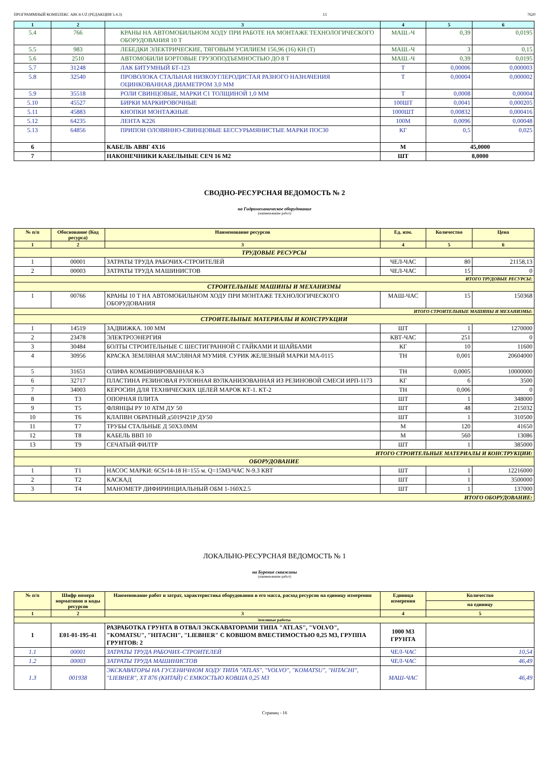ПРОГРАММНЫЙ КОМПЛЕКС АВС4-UZ (РЕДАКЦИЯ 5.4.3) 13 7620
| 1 | 2 | 3 | 4 | 5 | 6 |
| --- | --- | --- | --- | --- | --- |
| 5.4 | 766 | КРАНЫ НА АВТОМОБИЛЬНОМ ХОДУ ПРИ РАБОТЕ НА МОНТАЖЕ ТЕХНОЛОГИЧЕСКОГО ОБОРУДОВАНИЯ 10 Т | МАШ.-Ч | 0,39 | 0,0195 |
| 5.5 | 983 | ЛЕБЕДКИ ЭЛЕКТРИЧЕСКИЕ, ТЯГОВЫМ УСИЛИЕМ 156,96 (16) КН (Т) | МАШ.-Ч | 3 | 0,15 |
| 5.6 | 2510 | АВТОМОБИЛИ БОРТОВЫЕ ГРУЗОПОДЪЕМНОСТЬЮ ДО 8 Т | МАШ.-Ч | 0,39 | 0,0195 |
| 5.7 | 31248 | ЛАК БИТУМНЫЙ БТ-123 | Т | 0,00006 | 0,000003 |
| 5.8 | 32540 | ПРОВОЛОКА СТАЛЬНАЯ НИЗКОУГЛЕРОДИСТАЯ РАЗНОГО НАЗНАЧЕНИЯ ОЦИНКОВАННАЯ ДИАМЕТРОМ 3,0 ММ | Т | 0,00004 | 0,000002 |
| 5.9 | 35518 | РОЛИ СВИНЦОВЫЕ, МАРКИ С1 ТОЛЩИНОЙ 1,0 ММ | Т | 0,0008 | 0,00004 |
| 5.10 | 45527 | БИРКИ МАРКИРОВОЧНЫЕ | 100ШТ | 0,0041 | 0,000205 |
| 5.11 | 45883 | КНОПКИ МОНТАЖНЫЕ | 1000ШТ | 0,00832 | 0,000416 |
| 5.12 | 64235 | ЛЕНТА К226 | 100М | 0,0096 | 0,00048 |
| 5.13 | 64856 | ПРИПОИ ОЛОВЯННО-СВИНЦОВЫЕ БЕССУРЬМЯНИСТЫЕ МАРКИ ПОС30 | КГ | 0,5 | 0,025 |
| 6 | | КАБЕЛЬ АВВГ 4Х16 | М | 45,0000 | |
| 7 | | НАКОНЕЧНИКИ КАБЕЛЬНЫЕ СЕЧ 16 М2 | ШТ | 8,0000 | |
СВОДНО-РЕСУРСНАЯ ВЕДОМОСТЬ № 2
на Гидромеханическое оборудование
(наименование работ)
| № п/п | Обоснование (Код ресурса) | Наименование ресурсов | Ед. изм. | Количество | Цена |
| --- | --- | --- | --- | --- | --- |
| 1 | 2 | 3 | 4 | 5 | 6 |
| ТРУДОВЫЕ РЕСУРСЫ | | | | | |
| 1 | 00001 | ЗАТРАТЫ ТРУДА РАБОЧИХ-СТРОИТЕЛЕЙ | ЧЕЛ-ЧАС | 80 | 21158,13 |
| 2 | 00003 | ЗАТРАТЫ ТРУДА МАШИНИСТОВ | ЧЕЛ-ЧАС | 15 | 0 |
| ИТОГО ТРУДОВЫЕ РЕСУРСЫ: | | | | | |
| СТРОИТЕЛЬНЫЕ МАШИНЫ И МЕХАНИЗМЫ | | | | | |
| 1 | 00766 | КРАНЫ 10 Т НА АВТОМОБИЛЬНОМ ХОДУ ПРИ МОНТАЖЕ ТЕХНОЛОГИЧЕСКОГО ОБОРУДОВАНИЯ | МАШ-ЧАС | 15 | 150368 |
| ИТОГО СТРОИТЕЛЬНЫЕ МАШИНЫ И МЕХАНИЗМЫ: | | | | | |
| СТРОИТЕЛЬНЫЕ МАТЕРИАЛЫ И КОНСТРУКЦИИ | | | | | |
| 1 | 14519 | ЗАДВИЖКА. 100 ММ | ШТ | 1 | 1270000 |
| 2 | 23478 | ЭЛЕКТРОЭНЕРГИЯ | КВТ-ЧАС | 251 | 0 |
| 3 | 30484 | БОЛТЫ СТРОИТЕЛЬНЫЕ С ШЕСТИГРАННОЙ С ГАЙКАМИ И ШАЙБАМИ | КГ | 10 | 11600 |
| 4 | 30956 | КРАСКА ЗЕМЛЯНАЯ МАСЛЯНАЯ МУМИЯ. СУРИК ЖЕЛЕЗНЫЙ МАРКИ МА-0115 | ТН | 0,001 | 20604000 |
| 5 | 31651 | ОЛИФА КОМБИНИРОВАННАЯ К-3 | ТН | 0,0005 | 10000000 |
| 6 | 32717 | ПЛАСТИНА РЕЗИНОВАЯ РУЛОННАЯ ВУЛКАНИЗОВАННАЯ ИЗ РЕЗИНОВОЙ СМЕСИ ИРП-1173 | КГ | 6 | 3500 |
| 7 | 34003 | КЕРОСИН ДЛЯ ТЕХНИЧЕСКИХ ЦЕЛЕЙ МАРОК КТ-1. КТ-2 | ТН | 0,006 | 0 |
| 8 | Т3 | ОПОРНАЯ ПЛИТА | ШТ | 1 | 348000 |
| 9 | Т5 | ФЛЯНЦЫ РУ 10 АТМ ДУ 50 | ШТ | 48 | 215032 |
| 10 | Т6 | КЛАПВН ОБРАТНЫЙ д5019Ч21Р ДУ50 | ШТ | 1 | 310500 |
| 11 | Т7 | ТРУБЫ СТАЛЬНЫЕ Д 50Х3.0ММ | М | 120 | 41650 |
| 12 | Т8 | КАБЕЛЬ ВВП 10 | М | 560 | 13086 |
| 13 | Т9 | СЕЧАТЫЙ ФИЛТР | ШТ | 1 | 385000 |
| ИТОГО СТРОИТЕЛЬНЫЕ МАТЕРИАЛЫ И КОНСТРУКЦИИ: | | | | | |
| ОБОРУДОВАНИЕ | | | | | |
| 1 | Т1 | НАСОС МАРКИ: 6CSr14-18 H=155 м. Q=15М3/ЧАС N-9.3 КВТ | ШТ | 1 | 12216000 |
| 2 | Т2 | КАСКАД | ШТ | 1 | 3500000 |
| 3 | Т4 | МАНОМЕТР ДИФИРИНЦИАЛЬНЫЙ ОБМ 1-160Х2.5 | ШТ | 1 | 137000 |
| ИТОГО ОБОРУДОВАНИЕ: | | | | | |
ЛОКАЛЬНО-РЕСУРСНАЯ ВЕДОМОСТЬ № 1
на Бурение скважины
(наименование работ)
| № п/п | Шифр номера нормативов и коды ресурсов | Наименование работ и затрат, характеристика оборудования и его масса, расход ресурсов на единицу измерения | Единица измерения | Количество |
| --- | --- | --- | --- | --- |
| | | | | на единицу |
| 1 | 2 | 3 | 4 | 5 |
| Земляные работы | | | | |
| 1 | Е01-01-195-41 | РАЗРАБОТКА ГРУНТА В ОТВАЛ ЭКСКАВАТОРАМИ ТИПА "ATLAS", "VOLVO", "KOMATSU", "HITACHI", "LIEBHER" С КОВШОМ ВМЕСТИМОСТЬЮ 0,25 М3, ГРУППА ГРУНТОВ: 2 | 1000 М3 ГРУНТА | |
| 1.1 | 00001 | ЗАТРАТЫ ТРУДА РАБОЧИХ-СТРОИТЕЛЕЙ | ЧЕЛ-ЧАС | 10,54 |
| 1.2 | 00003 | ЗАТРАТЫ ТРУДА МАШИНИСТОВ | ЧЕЛ-ЧАС | 46,49 |
| 1.3 | 001938 | ЭКСКАВАТОРЫ НА ГУСЕНИЧНОМ ХОДУ ТИПА "ATLAS", "VOLVO", "KOMATSU", "HITACHI", "LIEBHER", ХТ 876 (КИТАЙ) С ЕМКОСТЬЮ КОВША 0,25 М3 | МАШ-ЧАС | 46,49 |
Страниц - 16